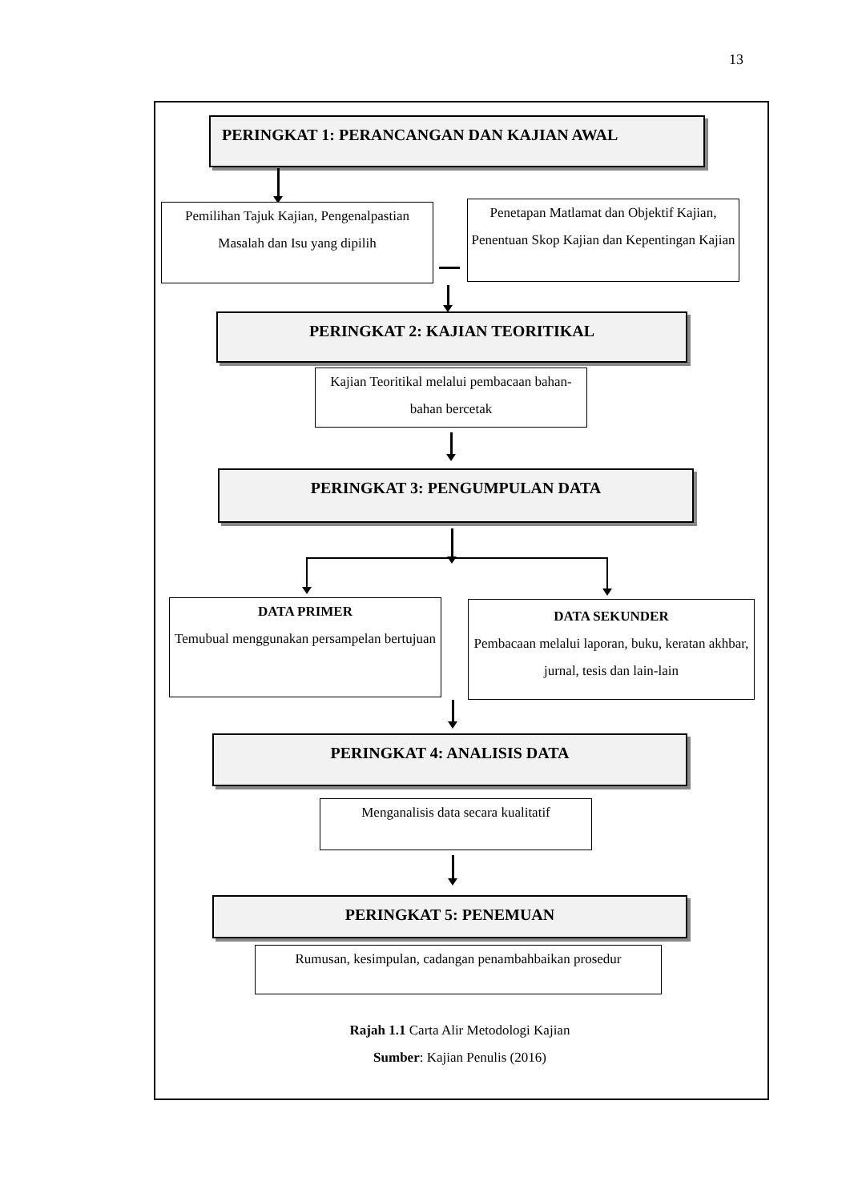13
PERINGKAT 1: PERANCANGAN DAN KAJIAN AWAL
Pemilihan Tajuk Kajian, Pengenalpastian Masalah dan Isu yang dipilih
Penetapan Matlamat dan Objektif Kajian, Penentuan Skop Kajian dan Kepentingan Kajian
PERINGKAT 2: KAJIAN TEORITIKAL
Kajian Teoritikal melalui pembacaan bahan-bahan bercetak
PERINGKAT 3: PENGUMPULAN DATA
DATA PRIMER
Temubual menggunakan persampelan bertujuan
DATA SEKUNDER
Pembacaan melalui laporan, buku, keratan akhbar, jurnal, tesis dan lain-lain
PERINGKAT 4: ANALISIS DATA
Menganalisis data secara kualitatif
PERINGKAT 5: PENEMUAN
Rumusan, kesimpulan, cadangan penambahbaikan prosedur
Rajah 1.1 Carta Alir Metodologi Kajian
Sumber: Kajian Penulis (2016)